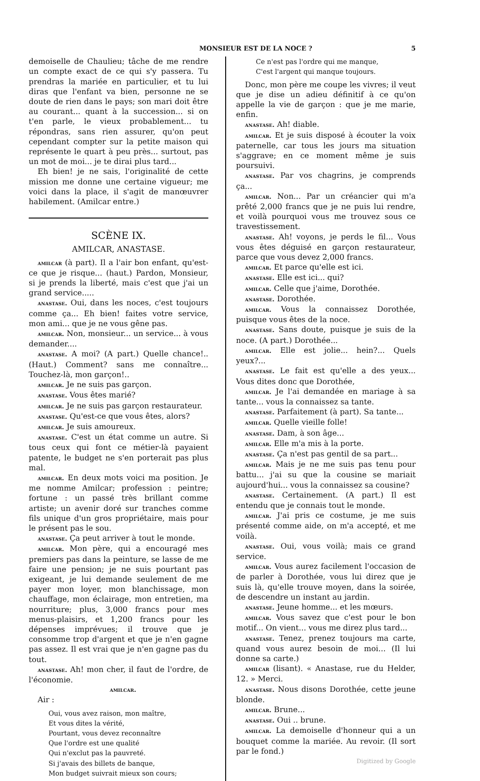MONSIEUR EST DE LA NOCE ? 5
demoiselle de Chaulieu; tâche de me rendre un compte exact de ce qui s'y passera. Tu prendras la mariée en particulier, et tu lui diras que l'enfant va bien, personne ne se doute de rien dans le pays; son mari doit être au courant... quant à la succession... si on t'en parle, le vieux probablement... tu répondras, sans rien assurer, qu'on peut cependant compter sur la petite maison qui représente le quart à peu près... surtout, pas un mot de moi... je te dirai plus tard...
Eh bien! je ne sais, l'originalité de cette mission me donne une certaine vigueur; me voici dans la place, il s'agit de manœuvrer habilement. (Amilcar entre.)
SCÈNE IX.
AMILCAR, ANASTASE.
amilcar (à part). Il a l'air bon enfant, qu'est-ce que je risque... (haut.) Pardon, Monsieur, si je prends la liberté, mais c'est que j'ai un grand service.....
anastase. Oui, dans les noces, c'est toujours comme ça... Eh bien! faites votre service, mon ami... que je ne vous gêne pas.
amilcar. Non, monsieur... un service... à vous demander....
anastase. A moi? (A part.) Quelle chance!.. (Haut.) Comment? sans me connaître... Touchez-là, mon garçon!..
amilcar. Je ne suis pas garçon.
anastase. Vous êtes marié?
amilcar. Je ne suis pas garçon restaurateur.
anastase. Qu'est-ce que vous êtes, alors?
amilcar. Je suis amoureux.
anastase. C'est un état comme un autre. Si tous ceux qui font ce métier-là payaient patente, le budget ne s'en porterait pas plus mal.
amilcar. En deux mots voici ma position. Je me nomme Amilcar; profession : peintre; fortune : un passé très brillant comme artiste; un avenir doré sur tranches comme fils unique d'un gros propriétaire, mais pour le présent pas le sou.
anastase. Ça peut arriver à tout le monde.
amilcar. Mon père, qui a encouragé mes premiers pas dans la peinture, se lasse de me faire une pension; je ne suis pourtant pas exigeant, je lui demande seulement de me payer mon loyer, mon blanchissage, mon chauffage, mon éclairage, mon entretien, ma nourriture; plus, 3,000 francs pour mes menus-plaisirs, et 1,200 francs pour les dépenses imprévues; il trouve que je consomme trop d'argent et que je n'en gagne pas assez. Il est vrai que je n'en gagne pas du tout.
anastase. Ah! mon cher, il faut de l'ordre, de l'économie.
amilcar.
Air :
Oui, vous avez raison, mon maître,
Et vous dites la vérité,
Pourtant, vous devez reconnaître
Que l'ordre est une qualité
Qui n'exclut pas la pauvreté.
Si j'avais des billets de banque,
Mon budget suivrait mieux son cours;
Ce n'est pas l'ordre qui me manque,
C'est l'argent qui manque toujours.
Donc, mon père me coupe les vivres; il veut que je dise un adieu définitif à ce qu'on appelle la vie de garçon : que je me marie, enfin.
anastase. Ah! diable.
amilcar. Et je suis disposé à écouter la voix paternelle, car tous les jours ma situation s'aggrave; en ce moment même je suis poursuivi.
anastase. Par vos chagrins, je comprends ça...
amilcar. Non... Par un créancier qui m'a prêté 2,000 francs que je ne puis lui rendre, et voilà pourquoi vous me trouvez sous ce travestissement.
anastase. Ah! voyons, je perds le fil... Vous vous êtes déguisé en garçon restaurateur, parce que vous devez 2,000 francs.
amilcar. Et parce qu'elle est ici.
anastase. Elle est ici... qui?
amilcar. Celle que j'aime, Dorothée.
anastase. Dorothée.
amilcar. Vous la connaissez Dorothée, puisque vous êtes de la noce.
anastase. Sans doute, puisque je suis de la noce. (A part.) Dorothée...
amilcar. Elle est jolie... hein?... Quels yeux?...
anastase. Le fait est qu'elle a des yeux... Vous dites donc que Dorothée,
amilcar. Je l'ai demandée en mariage à sa tante... vous la connaissez sa tante.
anastase. Parfaitement (à part). Sa tante...
amilcar. Quelle vieille folle!
anastase. Dam, à son âge...
amilcar. Elle m'a mis à la porte.
anastase. Ça n'est pas gentil de sa part...
amilcar. Mais je ne me suis pas tenu pour battu... j'ai su que la cousine se mariait aujourd'hui... vous la connaissez sa cousine?
anastase. Certainement. (A part.) Il est entendu que je connais tout le monde.
amilcar. J'ai pris ce costume, je me suis présenté comme aide, on m'a accepté, et me voilà.
anastase. Oui, vous voilà; mais ce grand service.
amilcar. Vous aurez facilement l'occasion de de parler à Dorothée, vous lui direz que je suis là, qu'elle trouve moyen, dans la soirée, de descendre un instant au jardin.
anastase. Jeune homme... et les mœurs.
amilcar. Vous savez que c'est pour le bon motif... On vient... vous me direz plus tard...
anastase. Tenez, prenez toujours ma carte, quand vous aurez besoin de moi... (Il lui donne sa carte.)
amilcar (lisant). « Anastase, rue du Helder, 12. » Merci.
anastase. Nous disons Dorothée, cette jeune blonde.
amilcar. Brune...
anastase. Oui .. brune.
amilcar. La demoiselle d'honneur qui a un bouquet comme la mariée. Au revoir. (Il sort par le fond.)
Digitized by Google